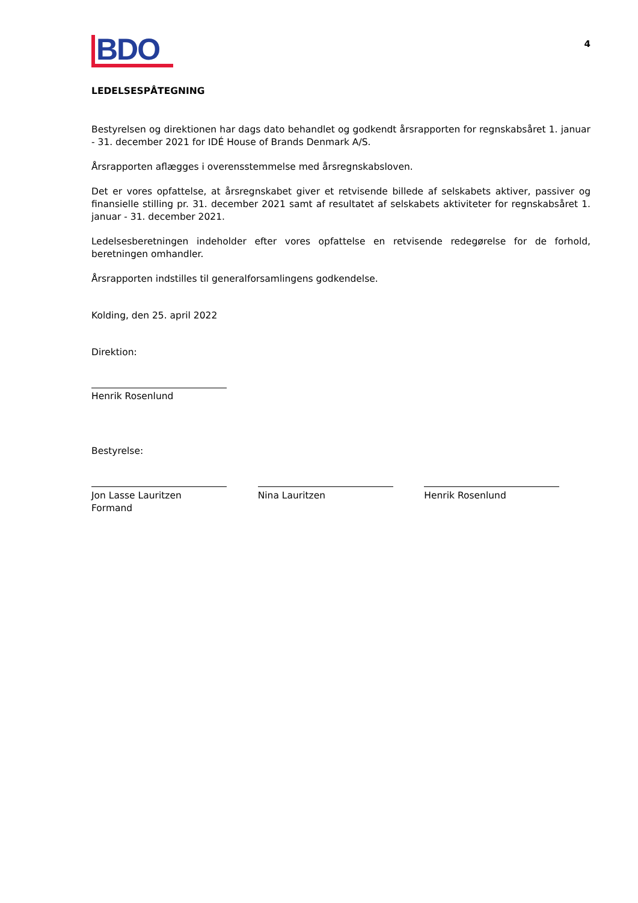BDO
4
LEDELSESPÅTEGNING
Bestyrelsen og direktionen har dags dato behandlet og godkendt årsrapporten for regnskabsåret 1. januar - 31. december 2021 for IDÉ House of Brands Denmark A/S.
Årsrapporten aflægges i overensstemmelse med årsregnskabsloven.
Det er vores opfattelse, at årsregnskabet giver et retvisende billede af selskabets aktiver, passiver og finansielle stilling pr. 31. december 2021 samt af resultatet af selskabets aktiviteter for regnskabsåret 1. januar - 31. december 2021.
Ledelsesberetningen indeholder efter vores opfattelse en retvisende redegørelse for de forhold, beretningen omhandler.
Årsrapporten indstilles til generalforsamlingens godkendelse.
Kolding, den 25. april 2022
Direktion:
Henrik Rosenlund
Bestyrelse:
Jon Lasse Lauritzen
Formand
Nina Lauritzen Henrik Rosenlund